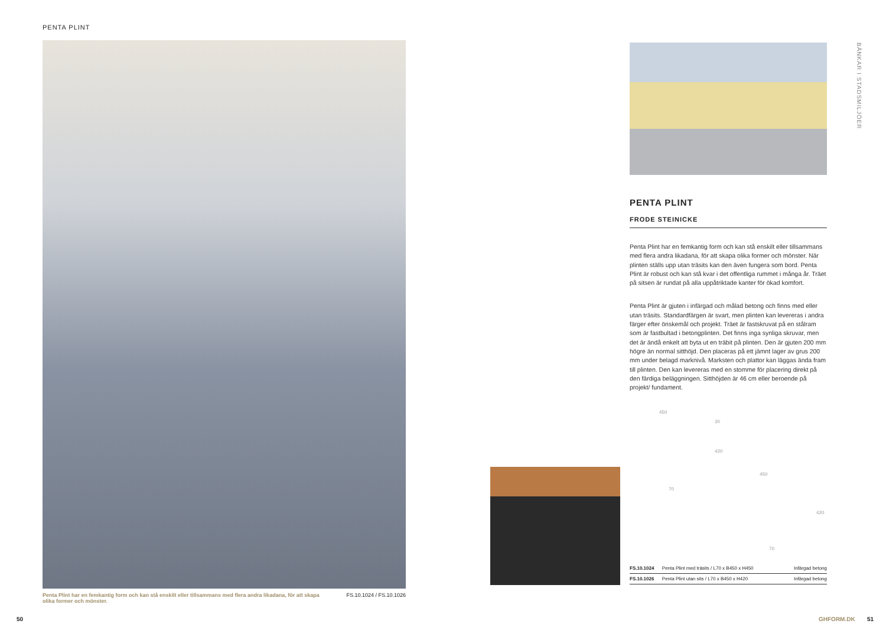PENTA PLINT
Penta Plint har en femkantig form och kan stå enskilt eller tillsammans med flera andra likadana, för att skapa olika former och mönster.
FS.10.1024 / FS.10.1026
PENTA PLINT
FRODE STEINICKE
Penta Plint har en femkantig form och kan stå enskilt eller tillsammans med flera andra likadana, för att skapa olika former och mönster. När plinten ställs upp utan träsits kan den även fungera som bord. Penta Plint är robust och kan stå kvar i det offentliga rummet i många år. Träet på sitsen är rundat på alla uppåtriktade kanter för ökad komfort.
Penta Plint är gjuten i infärgad och målad betong och finns med eller utan träsits. Standardfärgen är svart, men plinten kan levereras i andra färger efter önskemål och projekt. Träet är fastskruvat på en stålram som är fastbultad i betongplinten. Det finns inga synliga skruvar, men det är ändå enkelt att byta ut en träbit på plinten. Den är gjuten 200 mm högre än normal sitthöjd. Den placeras på ett jämnt lager av grus 200 mm under belagd marknivå. Marksten och plattor kan läggas ända fram till plinten. Den kan levereras med en stomme för placering direkt på den färdiga beläggningen. Sitthöjden är 46 cm eller beroende på projekt/ fundament.
450
30
420
70
450
420
70
| FS.10.1024 | Penta Plint med träsits / L70 x B450 x H450 | Infärgad betong |
| FS.10.1026 | Penta Plint utan sits / L70 x B450 x H420 | Infärgad betong |
BÄNKAR I STADSMILJÖER
50 GHFORM.DK 51